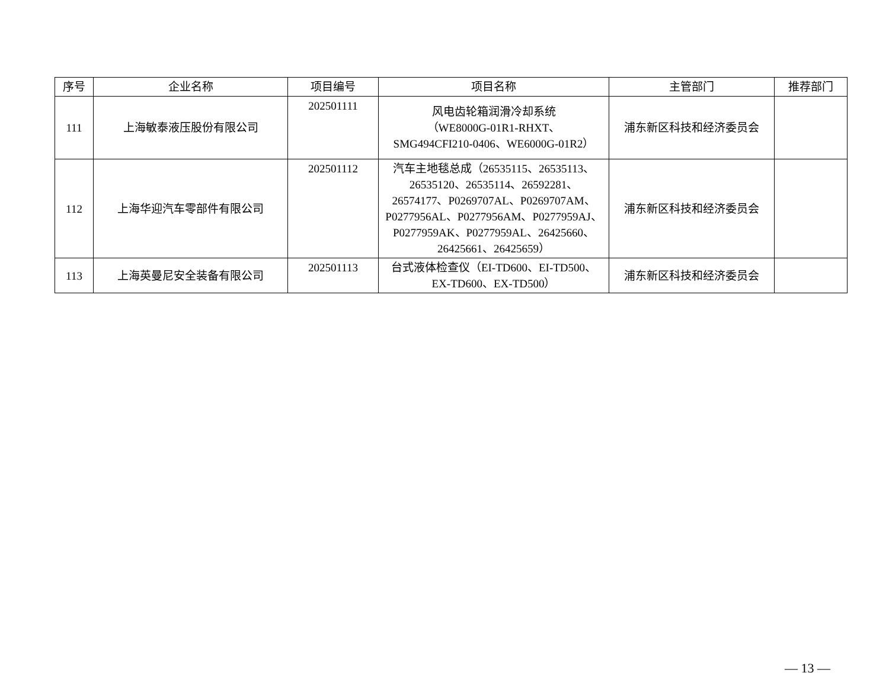| 序号 | 企业名称 | 项目编号 | 项目名称 | 主管部门 | 推荐部门 |
| --- | --- | --- | --- | --- | --- |
| 111 | 上海敏泰液压股份有限公司 | 202501111 | 风电齿轮箱润滑冷却系统 （WE8000G-01R1-RHXT、 SMG494CFI210-0406、WE6000G-01R2） | 浦东新区科技和经济委员会 | |
| 112 | 上海华迎汽车零部件有限公司 | 202501112 | 汽车主地毯总成（26535115、26535113、26535120、26535114、26592281、26574177、P0269707AL、P0269707AM、P0277956AL、P0277956AM、P0277959AJ、P0277959AK、P0277959AL、26425660、26425661、26425659） | 浦东新区科技和经济委员会 | |
| 113 | 上海英曼尼安全装备有限公司 | 202501113 | 台式液体检查仪（EI-TD600、EI-TD500、EX-TD600、EX-TD500） | 浦东新区科技和经济委员会 | |
— 13 —